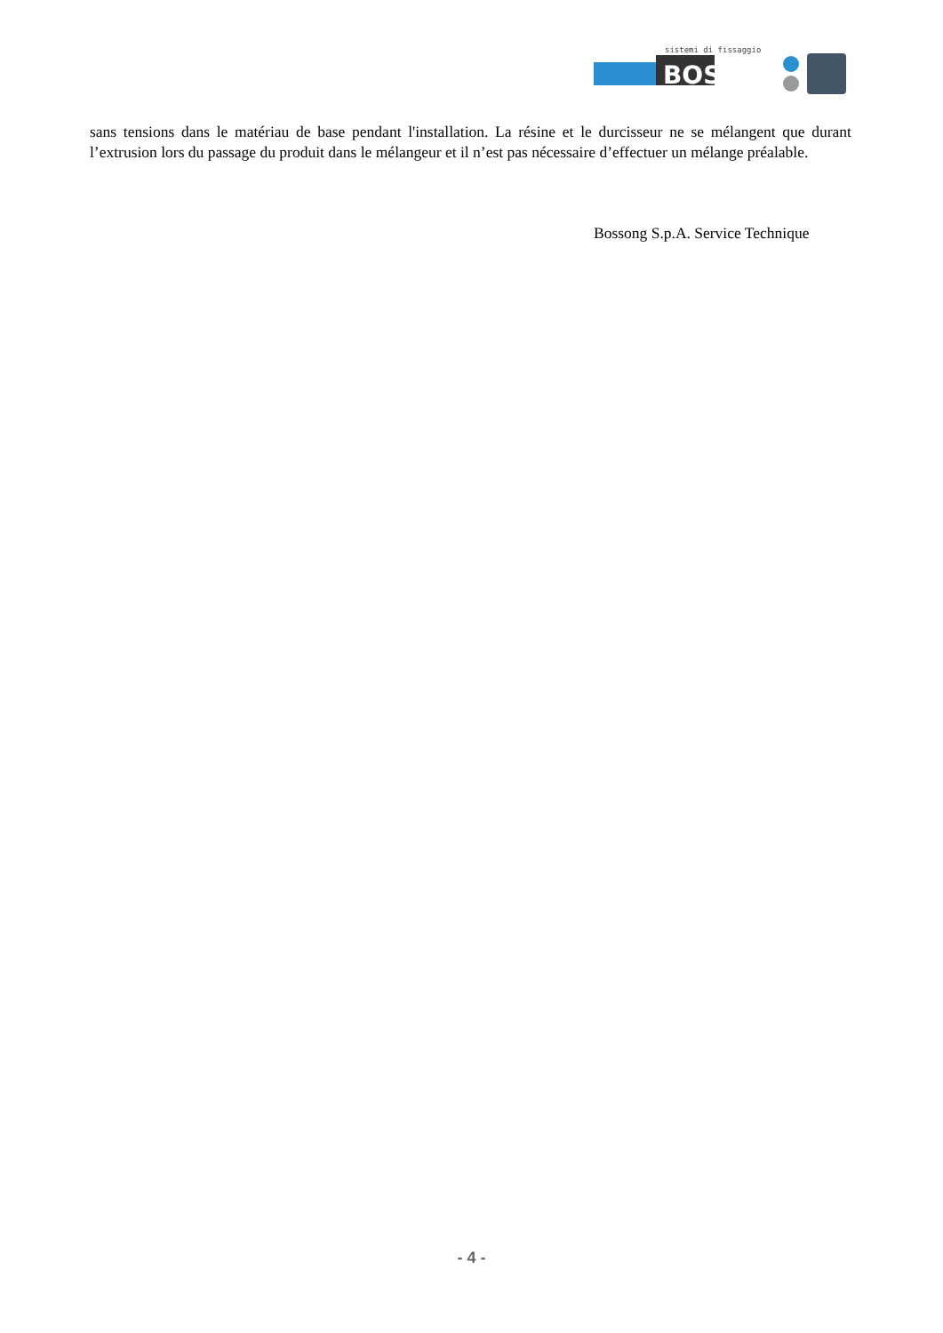sistemi di fissaggio
BOSSONG
sans tensions dans le matériau de base pendant l'installation. La résine et le durcisseur ne se mélangent que durant l’extrusion lors du passage du produit dans le mélangeur et il n’est pas nécessaire d’effectuer un mélange préalable.
Bossong S.p.A. Service Technique
- 4 -